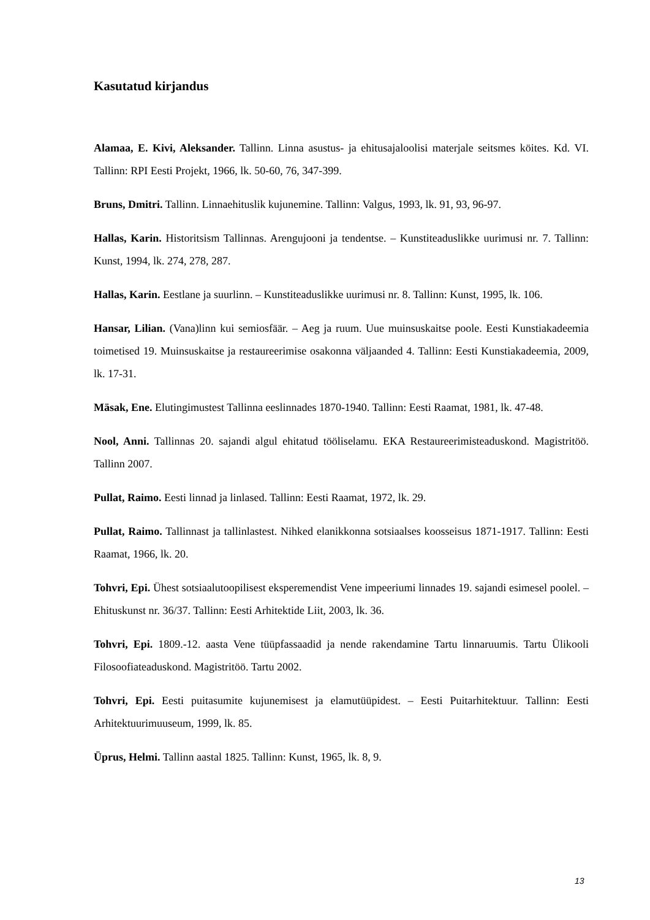Kasutatud kirjandus
Alamaa, E. Kivi, Aleksander. Tallinn. Linna asustus- ja ehitusajaloolisi materjale seitsmes köites. Kd. VI. Tallinn: RPI Eesti Projekt, 1966, lk. 50-60, 76, 347-399.
Bruns, Dmitri. Tallinn. Linnaehituslik kujunemine. Tallinn: Valgus, 1993, lk. 91, 93, 96-97.
Hallas, Karin. Historitsism Tallinnas. Arengujooni ja tendentse. – Kunstiteaduslikke uurimusi nr. 7. Tallinn: Kunst, 1994, lk. 274, 278, 287.
Hallas, Karin. Eestlane ja suurlinn. – Kunstiteaduslikke uurimusi nr. 8. Tallinn: Kunst, 1995, lk. 106.
Hansar, Lilian. (Vana)linn kui semiosfäär. – Aeg ja ruum. Uue muinsuskaitse poole. Eesti Kunstiakadeemia toimetised 19. Muinsuskaitse ja restaureerimise osakonna väljaanded 4. Tallinn: Eesti Kunstiakadeemia, 2009, lk. 17-31.
Mäsak, Ene. Elutingimustest Tallinna eeslinnades 1870-1940. Tallinn: Eesti Raamat, 1981, lk. 47-48.
Nool, Anni. Tallinnas 20. sajandi algul ehitatud tööliselamu. EKA Restaureerimisteaduskond. Magistritöö. Tallinn 2007.
Pullat, Raimo. Eesti linnad ja linlased. Tallinn: Eesti Raamat, 1972, lk. 29.
Pullat, Raimo. Tallinnast ja tallinlastest. Nihked elanikkonna sotsiaalses koosseisus 1871-1917. Tallinn: Eesti Raamat, 1966, lk. 20.
Tohvri, Epi. Ühest sotsiaalutoopilisest eksperemendist Vene impeeriumi linnades 19. sajandi esimesel poolel. – Ehituskunst nr. 36/37. Tallinn: Eesti Arhitektide Liit, 2003, lk. 36.
Tohvri, Epi. 1809.-12. aasta Vene tüüpfassaadid ja nende rakendamine Tartu linnaruumis. Tartu Ülikooli Filosoofiateaduskond. Magistritöö. Tartu 2002.
Tohvri, Epi. Eesti puitasumite kujunemisest ja elamutüüpidest. – Eesti Puitarhitektuur. Tallinn: Eesti Arhitektuurimuuseum, 1999, lk. 85.
Üprus, Helmi. Tallinn aastal 1825. Tallinn: Kunst, 1965, lk. 8, 9.
13